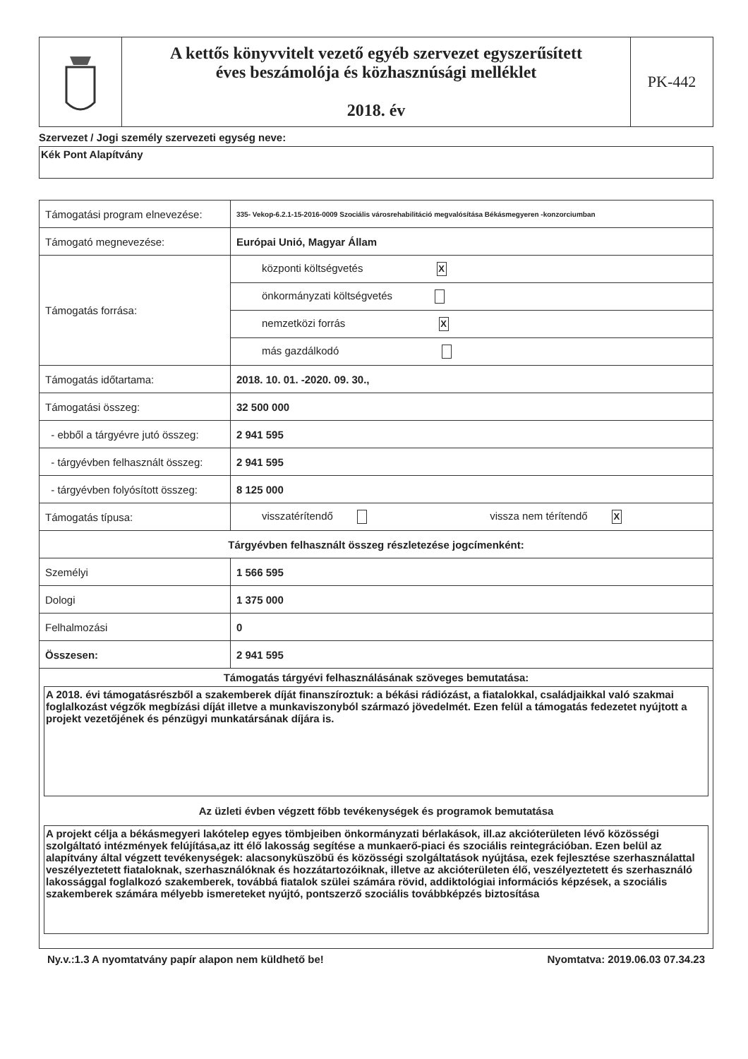| | A kettős könyvvitelt vezető egyéb szervezet egyszerűsített éves beszámolója és közhasznúsági melléklet 2018. év | PK-442 |
Szervezet / Jogi személy szervezeti egység neve:
Kék Pont Alapítvány
| Támogatási program elnevezése: | 335- Vekop-6.2.1-15-2016-0009 Szociális városrehabilitáció megvalósítása Békásmegyeren -konzorciumban |
| Támogató megnevezése: | Európai Unió, Magyar Állam |
| Támogatás forrása: | központi költségvetés X |
| | önkormányzati költségvetés |
| | nemzetközi forrás X |
| | más gazdálkodó |
| Támogatás időtartama: | 2018. 10. 01. -2020. 09. 30., |
| Támogatási összeg: | 32 500 000 |
| - ebből a tárgyévre jutó összeg: | 2 941 595 |
| - tárgyévben felhasznált összeg: | 2 941 595 |
| - tárgyévben folyósított összeg: | 8 125 000 |
| Támogatás típusa: | visszatérítendő vissza nem térítendő X |
| Tárgyévben felhasznált összeg részletezése jogcímenként: | |
| Személyi | 1 566 595 |
| Dologi | 1 375 000 |
| Felhalmozási | 0 |
| Összesen: | 2 941 595 |
| Támogatás tárgyévi felhasználásának szöveges bemutatása: A 2018. évi támogatásrészből a szakemberek díját finanszíroztuk: a békási rádiózást, a fiatalokkal, családjaikkal való szakmai foglalkozást végzők megbízási díját illetve a munkaviszonyból származó jövedelmét. Ezen felül a támogatás fedezetet nyújtott a projekt vezetőjének és pénzügyi munkatársának díjára is. Az üzleti évben végzett főbb tevékenységek és programok bemutatása A projekt célja a békásmegyeri lakótelep egyes tömbjeiben önkormányzati bérlakások, ill.az akcióterületen lévő közösségi szolgáltató intézmények felújítása,az itt élő lakosság segítése a munkaerő-piaci és szociális reintegrációban. Ezen belül az alapítvány által végzett tevékenységek: alacsonyküszöbű és közösségi szolgáltatások nyújtása, ezek fejlesztése szerhasználattal veszélyeztetett fiataloknak, szerhasználóknak és hozzátartozóiknak, illetve az akcióterületen élő, veszélyeztetett és szerhasználó lakossággal foglalkozó szakemberek, továbbá fiatalok szülei számára rövid, addiktológiai információs képzések, a szociális szakemberek számára mélyebb ismereteket nyújtó, pontszerző szociális továbbképzés biztosítása | |
Ny.v.:1.3 A nyomtatvány papír alapon nem küldhető be! Nyomtatva: 2019.06.03 07.34.23